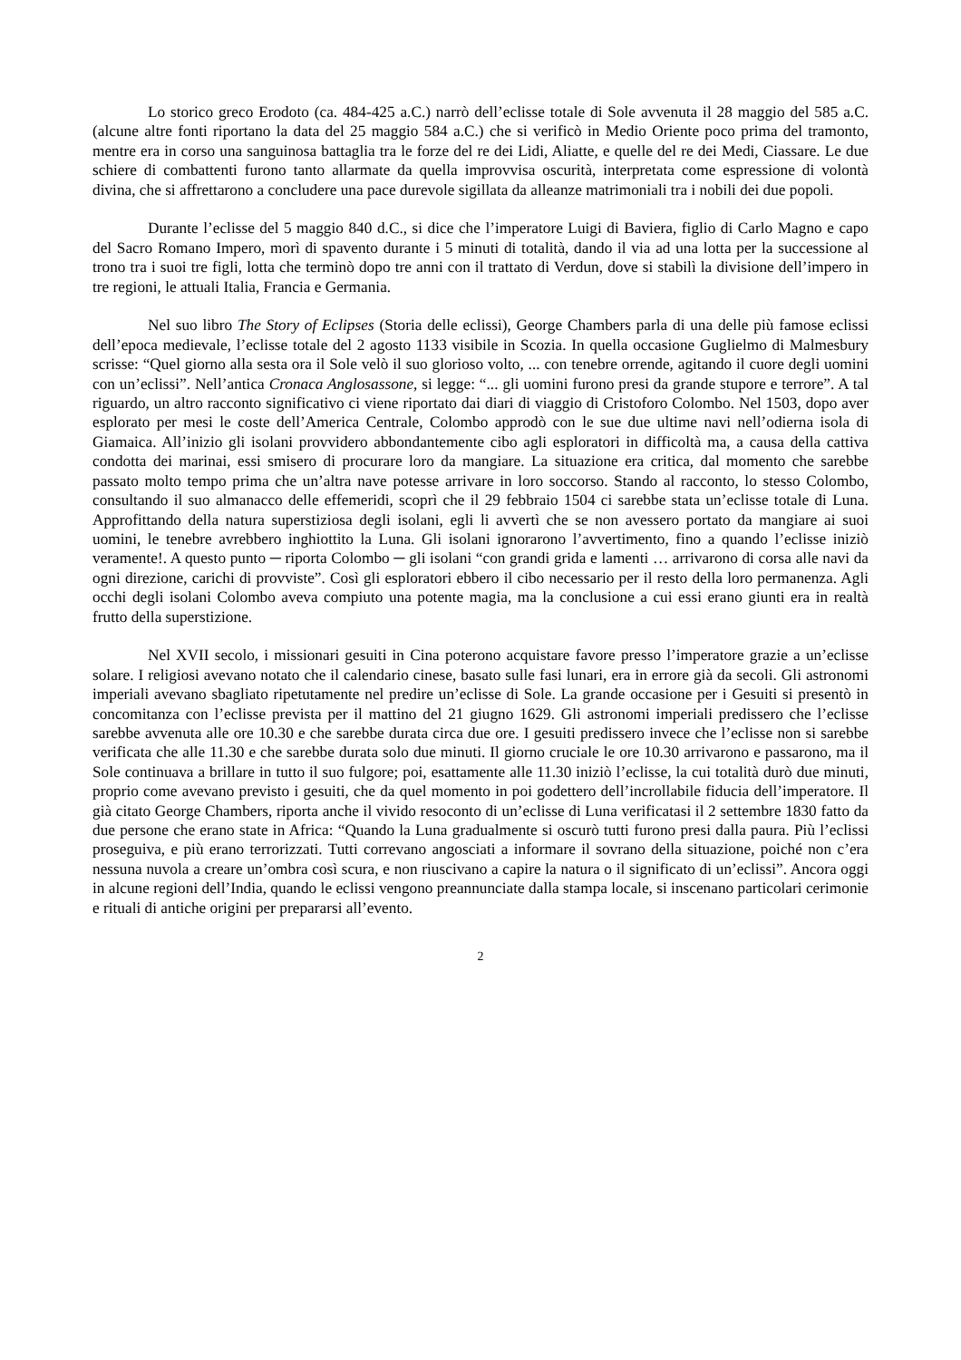Lo storico greco Erodoto (ca. 484-425 a.C.) narrò dell’eclisse totale di Sole avvenuta il 28 maggio del 585 a.C. (alcune altre fonti riportano la data del 25 maggio 584 a.C.) che si verificò in Medio Oriente poco prima del tramonto, mentre era in corso una sanguinosa battaglia tra le forze del re dei Lidi, Aliatte, e quelle del re dei Medi, Ciassare. Le due schiere di combattenti furono tanto allarmate da quella improvvisa oscurità, interpretata come espressione di volontà divina, che si affrettarono a concludere una pace durevole sigillata da alleanze matrimoniali tra i nobili dei due popoli.
Durante l’eclisse del 5 maggio 840 d.C., si dice che l’imperatore Luigi di Baviera, figlio di Carlo Magno e capo del Sacro Romano Impero, morì di spavento durante i 5 minuti di totalità, dando il via ad una lotta per la successione al trono tra i suoi tre figli, lotta che terminò dopo tre anni con il trattato di Verdun, dove si stabilì la divisione dell’impero in tre regioni, le attuali Italia, Francia e Germania.
Nel suo libro The Story of Eclipses (Storia delle eclissi), George Chambers parla di una delle più famose eclissi dell’epoca medievale, l’eclisse totale del 2 agosto 1133 visibile in Scozia. In quella occasione Guglielmo di Malmesbury scrisse: “Quel giorno alla sesta ora il Sole velò il suo glorioso volto, ... con tenebre orrende, agitando il cuore degli uomini con un’eclissi”. Nell’antica Cronaca Anglosassone, si legge: “... gli uomini furono presi da grande stupore e terrore”. A tal riguardo, un altro racconto significativo ci viene riportato dai diari di viaggio di Cristoforo Colombo. Nel 1503, dopo aver esplorato per mesi le coste dell’America Centrale, Colombo approdò con le sue due ultime navi nell’odierna isola di Giamaica. All’inizio gli isolani provvidero abbondantemente cibo agli esploratori in difficoltà ma, a causa della cattiva condotta dei marinai, essi smisero di procurare loro da mangiare. La situazione era critica, dal momento che sarebbe passato molto tempo prima che un’altra nave potesse arrivare in loro soccorso. Stando al racconto, lo stesso Colombo, consultando il suo almanacco delle effemeridi, scoprì che il 29 febbraio 1504 ci sarebbe stata un’eclisse totale di Luna. Approfittando della natura superstiziosa degli isolani, egli li avvertì che se non avessero portato da mangiare ai suoi uomini, le tenebre avrebbero inghiottito la Luna. Gli isolani ignorarono l’avvertimento, fino a quando l’eclisse iniziò veramente!. A questo punto ─ riporta Colombo ─ gli isolani “con grandi grida e lamenti … arrivarono di corsa alle navi da ogni direzione, carichi di provviste”. Così gli esploratori ebbero il cibo necessario per il resto della loro permanenza. Agli occhi degli isolani Colombo aveva compiuto una potente magia, ma la conclusione a cui essi erano giunti era in realtà frutto della superstizione.
Nel XVII secolo, i missionari gesuiti in Cina poterono acquistare favore presso l’imperatore grazie a un’eclisse solare. I religiosi avevano notato che il calendario cinese, basato sulle fasi lunari, era in errore già da secoli. Gli astronomi imperiali avevano sbagliato ripetutamente nel predire un’eclisse di Sole. La grande occasione per i Gesuiti si presentò in concomitanza con l’eclisse prevista per il mattino del 21 giugno 1629. Gli astronomi imperiali predissero che l’eclisse sarebbe avvenuta alle ore 10.30 e che sarebbe durata circa due ore. I gesuiti predissero invece che l’eclisse non si sarebbe verificata che alle 11.30 e che sarebbe durata solo due minuti. Il giorno cruciale le ore 10.30 arrivarono e passarono, ma il Sole continuava a brillare in tutto il suo fulgore; poi, esattamente alle 11.30 iniziò l’eclisse, la cui totalità durò due minuti, proprio come avevano previsto i gesuiti, che da quel momento in poi godettero dell’incrollabile fiducia dell’imperatore. Il già citato George Chambers, riporta anche il vivido resoconto di un’eclisse di Luna verificatasi il 2 settembre 1830 fatto da due persone che erano state in Africa: “Quando la Luna gradualmente si oscurò tutti furono presi dalla paura. Più l’eclissi proseguiva, e più erano terrorizzati. Tutti correvano angosciati a informare il sovrano della situazione, poiché non c’era nessuna nuvola a creare un’ombra così scura, e non riuscivano a capire la natura o il significato di un’eclissi”. Ancora oggi in alcune regioni dell’India, quando le eclissi vengono preannunciate dalla stampa locale, si inscenano particolari cerimonie e rituali di antiche origini per prepararsi all’evento.
2